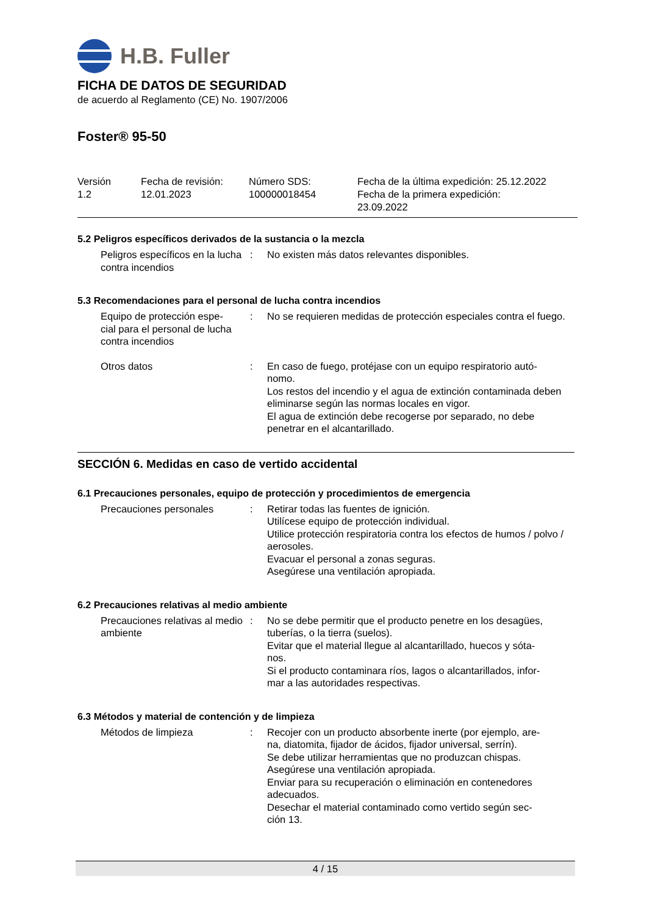H.B. Fuller
FICHA DE DATOS DE SEGURIDAD
de acuerdo al Reglamento (CE) No. 1907/2006
Foster® 95-50
| Versión 1.2 | Fecha de revisión: 12.01.2023 | Número SDS: 100000018454 | Fecha de la última expedición: 25.12.2022 Fecha de la primera expedición: 23.09.2022 |
5.2 Peligros específicos derivados de la sustancia o la mezcla
| Peligros específicos en la lucha contra incendios | : | No existen más datos relevantes disponibles. |
5.3 Recomendaciones para el personal de lucha contra incendios
| Equipo de protección espe- cial para el personal de lucha contra incendios | : | No se requieren medidas de protección especiales contra el fuego. |
| Otros datos | : | En caso de fuego, protéjase con un equipo respiratorio autó- nomo. Los restos del incendio y el agua de extinción contaminada deben eliminarse según las normas locales en vigor. El agua de extinción debe recogerse por separado, no debe penetrar en el alcantarillado. |
SECCIÓN 6. Medidas en caso de vertido accidental
6.1 Precauciones personales, equipo de protección y procedimientos de emergencia
| Precauciones personales | : | Retirar todas las fuentes de ignición. Utilícese equipo de protección individual. Utilice protección respiratoria contra los efectos de humos / polvo / aerosoles. Evacuar el personal a zonas seguras. Asegúrese una ventilación apropiada. |
6.2 Precauciones relativas al medio ambiente
| Precauciones relativas al medio ambiente | : | No se debe permitir que el producto penetre en los desagües, tuberías, o la tierra (suelos). Evitar que el material llegue al alcantarillado, huecos y sóta- nos. Si el producto contaminara ríos, lagos o alcantarillados, infor- mar a las autoridades respectivas. |
6.3 Métodos y material de contención y de limpieza
| Métodos de limpieza | : | Recojer con un producto absorbente inerte (por ejemplo, are- na, diatomita, fijador de ácidos, fijador universal, serrín). Se debe utilizar herramientas que no produzcan chispas. Asegúrese una ventilación apropiada. Enviar para su recuperación o eliminación en contenedores adecuados. Desechar el material contaminado como vertido según sec- ción 13. |
4 / 15